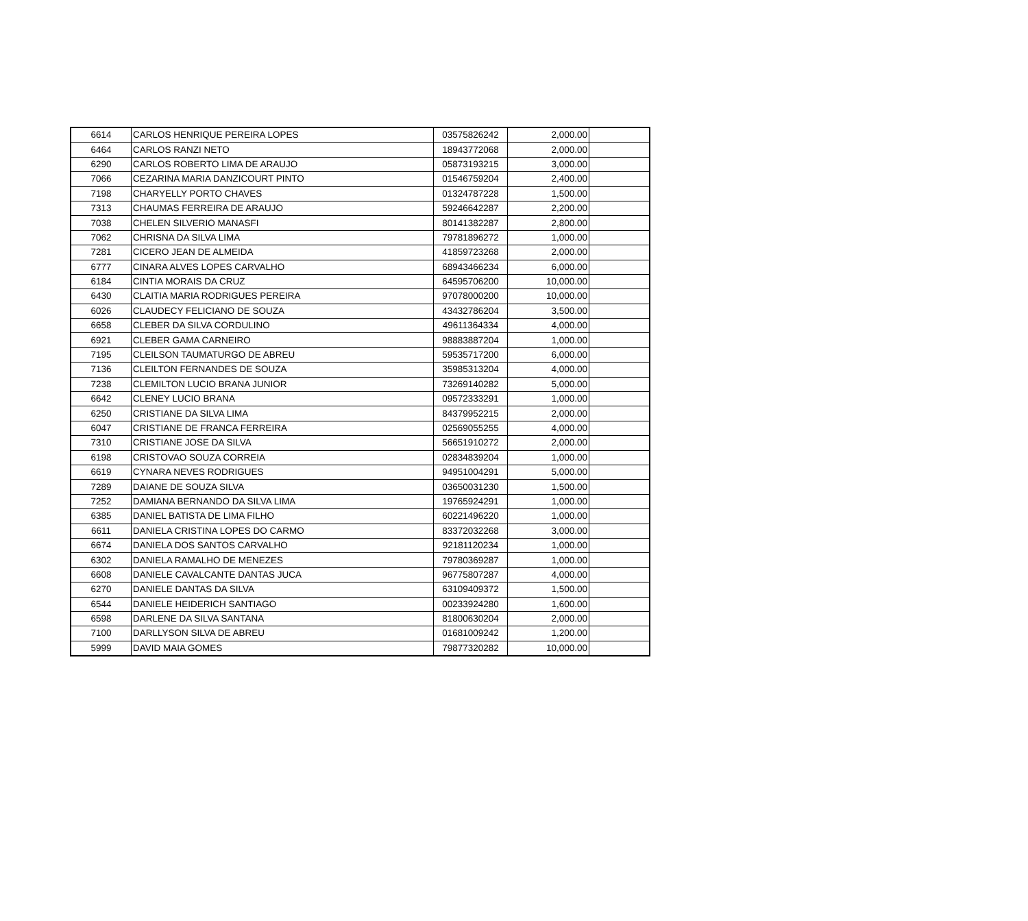| 6614 | CARLOS HENRIQUE PEREIRA LOPES | 03575826242 | 2,000.00 | |
| 6464 | CARLOS RANZI NETO | 18943772068 | 2,000.00 | |
| 6290 | CARLOS ROBERTO LIMA DE ARAUJO | 05873193215 | 3,000.00 | |
| 7066 | CEZARINA MARIA DANZICOURT PINTO | 01546759204 | 2,400.00 | |
| 7198 | CHARYELLY PORTO CHAVES | 01324787228 | 1,500.00 | |
| 7313 | CHAUMAS FERREIRA DE ARAUJO | 59246642287 | 2,200.00 | |
| 7038 | CHELEN SILVERIO MANASFI | 80141382287 | 2,800.00 | |
| 7062 | CHRISNA DA SILVA LIMA | 79781896272 | 1,000.00 | |
| 7281 | CICERO JEAN DE ALMEIDA | 41859723268 | 2,000.00 | |
| 6777 | CINARA ALVES LOPES CARVALHO | 68943466234 | 6,000.00 | |
| 6184 | CINTIA MORAIS DA CRUZ | 64595706200 | 10,000.00 | |
| 6430 | CLAITIA MARIA RODRIGUES PEREIRA | 97078000200 | 10,000.00 | |
| 6026 | CLAUDECY FELICIANO DE SOUZA | 43432786204 | 3,500.00 | |
| 6658 | CLEBER DA SILVA CORDULINO | 49611364334 | 4,000.00 | |
| 6921 | CLEBER GAMA CARNEIRO | 98883887204 | 1,000.00 | |
| 7195 | CLEILSON TAUMATURGO DE ABREU | 59535717200 | 6,000.00 | |
| 7136 | CLEILTON FERNANDES DE SOUZA | 35985313204 | 4,000.00 | |
| 7238 | CLEMILTON LUCIO BRANA JUNIOR | 73269140282 | 5,000.00 | |
| 6642 | CLENEY LUCIO BRANA | 09572333291 | 1,000.00 | |
| 6250 | CRISTIANE DA SILVA LIMA | 84379952215 | 2,000.00 | |
| 6047 | CRISTIANE DE FRANCA FERREIRA | 02569055255 | 4,000.00 | |
| 7310 | CRISTIANE JOSE DA SILVA | 56651910272 | 2,000.00 | |
| 6198 | CRISTOVAO SOUZA CORREIA | 02834839204 | 1,000.00 | |
| 6619 | CYNARA NEVES RODRIGUES | 94951004291 | 5,000.00 | |
| 7289 | DAIANE DE SOUZA SILVA | 03650031230 | 1,500.00 | |
| 7252 | DAMIANA BERNANDO DA SILVA LIMA | 19765924291 | 1,000.00 | |
| 6385 | DANIEL BATISTA DE LIMA FILHO | 60221496220 | 1,000.00 | |
| 6611 | DANIELA CRISTINA LOPES DO CARMO | 83372032268 | 3,000.00 | |
| 6674 | DANIELA DOS SANTOS CARVALHO | 92181120234 | 1,000.00 | |
| 6302 | DANIELA RAMALHO DE MENEZES | 79780369287 | 1,000.00 | |
| 6608 | DANIELE CAVALCANTE DANTAS JUCA | 96775807287 | 4,000.00 | |
| 6270 | DANIELE DANTAS DA SILVA | 63109409372 | 1,500.00 | |
| 6544 | DANIELE HEIDERICH SANTIAGO | 00233924280 | 1,600.00 | |
| 6598 | DARLENE DA SILVA SANTANA | 81800630204 | 2,000.00 | |
| 7100 | DARLLYSON SILVA DE ABREU | 01681009242 | 1,200.00 | |
| 5999 | DAVID MAIA GOMES | 79877320282 | 10,000.00 | |